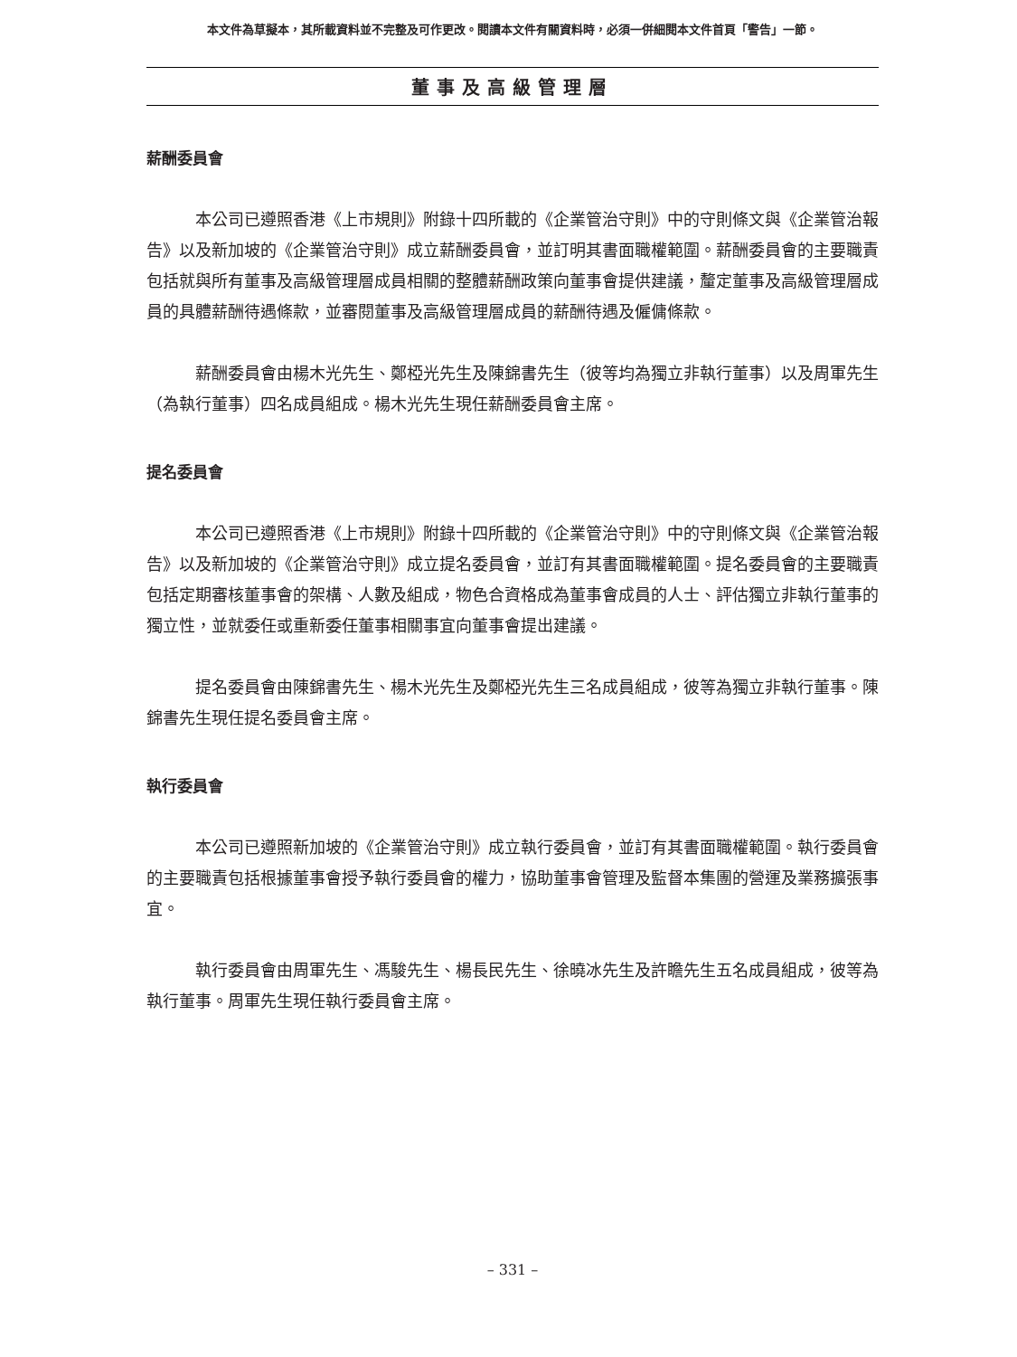本文件為草擬本，其所載資料並不完整及可作更改。閱讀本文件有關資料時，必須一併細閱本文件首頁「警告」一節。
董事及高級管理層
薪酬委員會
本公司已遵照香港《上市規則》附錄十四所載的《企業管治守則》中的守則條文與《企業管治報告》以及新加坡的《企業管治守則》成立薪酬委員會，並訂明其書面職權範圍。薪酬委員會的主要職責包括就與所有董事及高級管理層成員相關的整體薪酬政策向董事會提供建議，釐定董事及高級管理層成員的具體薪酬待遇條款，並審閱董事及高級管理層成員的薪酬待遇及僱傭條款。
薪酬委員會由楊木光先生、鄭椏光先生及陳錦書先生（彼等均為獨立非執行董事）以及周軍先生（為執行董事）四名成員組成。楊木光先生現任薪酬委員會主席。
提名委員會
本公司已遵照香港《上市規則》附錄十四所載的《企業管治守則》中的守則條文與《企業管治報告》以及新加坡的《企業管治守則》成立提名委員會，並訂有其書面職權範圍。提名委員會的主要職責包括定期審核董事會的架構、人數及組成，物色合資格成為董事會成員的人士、評估獨立非執行董事的獨立性，並就委任或重新委任董事相關事宜向董事會提出建議。
提名委員會由陳錦書先生、楊木光先生及鄭椏光先生三名成員組成，彼等為獨立非執行董事。陳錦書先生現任提名委員會主席。
執行委員會
本公司已遵照新加坡的《企業管治守則》成立執行委員會，並訂有其書面職權範圍。執行委員會的主要職責包括根據董事會授予執行委員會的權力，協助董事會管理及監督本集團的營運及業務擴張事宜。
執行委員會由周軍先生、馮駿先生、楊長民先生、徐曉冰先生及許瞻先生五名成員組成，彼等為執行董事。周軍先生現任執行委員會主席。
– 331 –